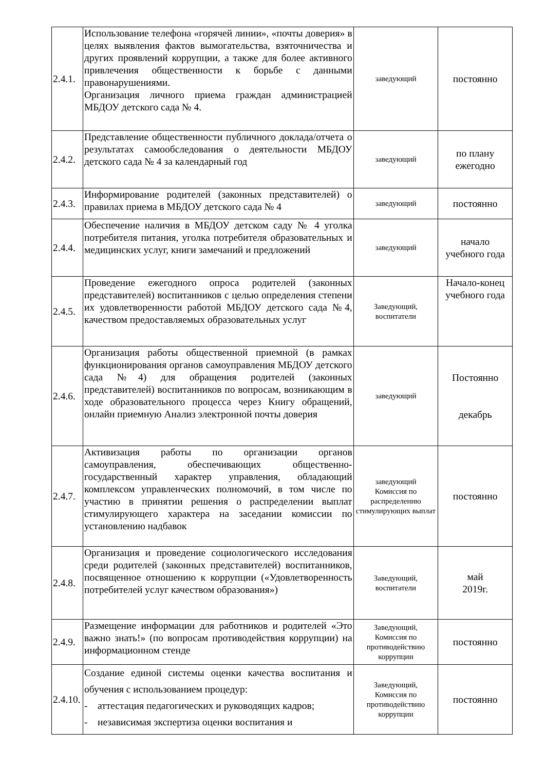| 2.4.1. | Использование телефона «горячей линии», «почты доверия» в целях выявления фактов вымогательства, взяточничества и других проявлений коррупции, а также для более активного привлечения общественности к борьбе с данными правонарушениями. Организация личного приема граждан администрацией МБДОУ детского сада № 4. | заведующий | постоянно |
| 2.4.2. | Представление общественности публичного доклада/отчета о результатах самообследования о деятельности МБДОУ детского сада № 4 за календарный год | заведующий | по плану ежегодно |
| 2.4.3. | Информирование родителей (законных представителей) о правилах приема в МБДОУ детского сада № 4 | заведующий | постоянно |
| 2.4.4. | Обеспечение наличия в МБДОУ детском саду № 4 уголка потребителя питания, уголка потребителя образовательных и медицинских услуг, книги замечаний и предложений | заведующий | начало учебного года |
| 2.4.5. | Проведение ежегодного опроса родителей (законных представителей) воспитанников с целью определения степени их удовлетворенности работой МБДОУ детского сада №4, качеством предоставляемых образовательных услуг | Заведующий, воспитатели | Начало-конец учебного года |
| 2.4.6. | Организация работы общественной приемной (в рамках функционирования органов самоуправления МБДОУ детского сада №4) для обращения родителей (законных представителей) воспитанников по вопросам, возникающим в ходе образовательного процесса через Книгу обращений, онлайн приемную Анализ электронной почты доверия | заведующий | Постоянно декабрь |
| 2.4.7. | Активизация работы по организации органов самоуправления, обеспечивающих общественно-государственный характер управления, обладающий комплексом управленческих полномочий, в том числе по участию в принятии решения о распределении выплат стимулирующего характера на заседании комиссии по установлению надбавок | заведующий Комиссия по распределению стимулирующих выплат | постоянно |
| 2.4.8. | Организация и проведение социологического исследования среди родителей (законных представителей) воспитанников, посвященное отношению к коррупции («Удовлетворенность потребителей услуг качеством образования») | Заведующий, воспитатели | май 2019г. |
| 2.4.9. | Размещение информации для работников и родителей «Это важно знать!» (по вопросам противодействия коррупции) на информационном стенде | Заведующий, Комиссия по противодействию коррупции | постоянно |
| 2.4.10. | Создание единой системы оценки качества воспитания и обучения с использованием процедур: - аттестация педагогических и руководящих кадров; - независимая экспертиза оценки воспитания и | Заведующий, Комиссия по противодействию коррупции | постоянно |